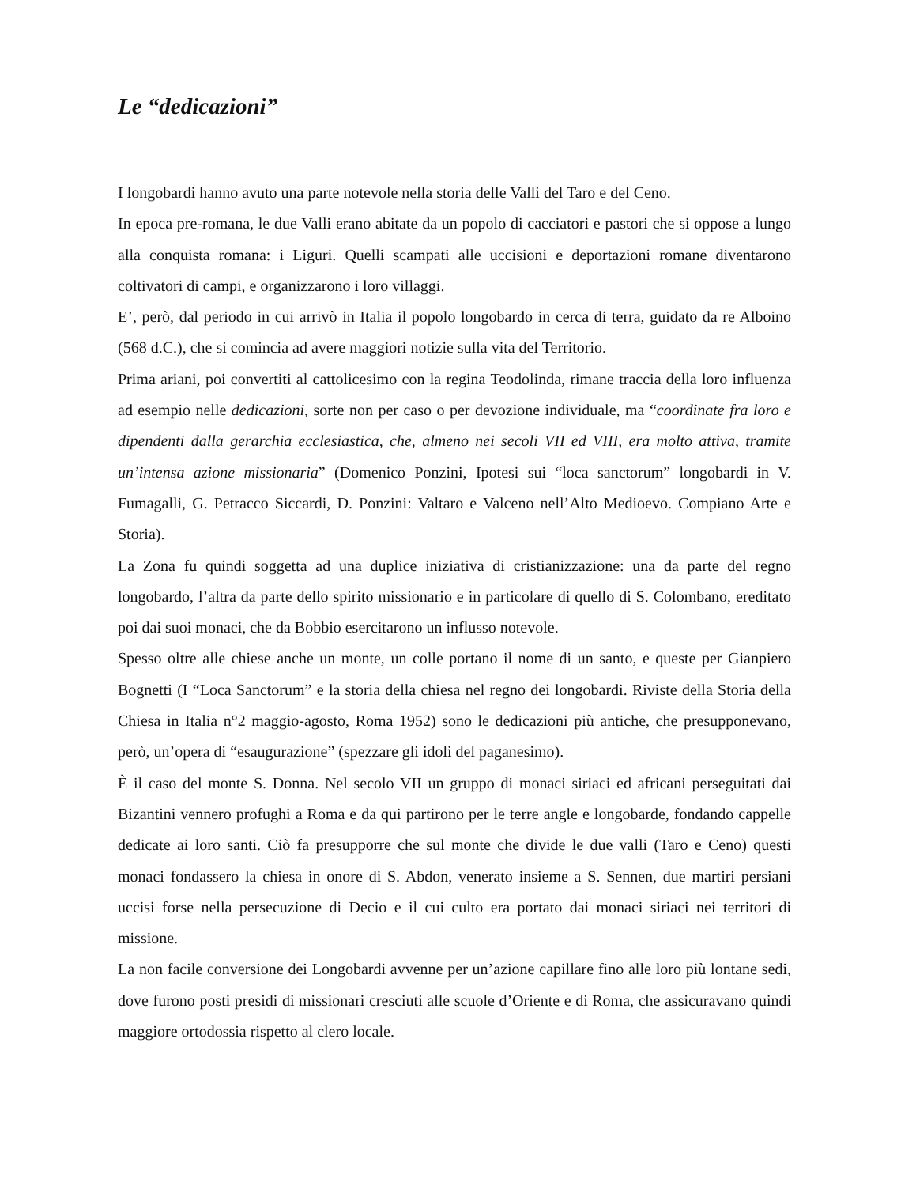Le “dedicazioni”
I longobardi hanno avuto una parte notevole nella storia delle Valli del Taro e del Ceno.
In epoca pre-romana, le due Valli erano abitate da un popolo di cacciatori e pastori che si oppose a lungo alla conquista romana: i Liguri. Quelli scampati alle uccisioni e deportazioni romane diventarono coltivatori di campi, e organizzarono i loro villaggi.
E’, però, dal periodo in cui arrivò in Italia il popolo longobardo in cerca di terra, guidato da re Alboino (568 d.C.), che si comincia ad avere maggiori notizie sulla vita del Territorio.
Prima ariani, poi convertiti al cattolicesimo con la regina Teodolinda, rimane traccia della loro influenza ad esempio nelle dedicazioni, sorte non per caso o per devozione individuale, ma “coordinate fra loro e dipendenti dalla gerarchia ecclesiastica, che, almeno nei secoli VII ed VIII, era molto attiva, tramite un’intensa azione missionaria” (Domenico Ponzini, Ipotesi sui “loca sanctorum” longobardi in V. Fumagalli, G. Petracco Siccardi, D. Ponzini: Valtaro e Valceno nell’Alto Medioevo. Compiano Arte e Storia).
La Zona fu quindi soggetta ad una duplice iniziativa di cristianizzazione: una da parte del regno longobardo, l’altra da parte dello spirito missionario e in particolare di quello di S. Colombano, ereditato poi dai suoi monaci, che da Bobbio esercitarono un influsso notevole.
Spesso oltre alle chiese anche un monte, un colle portano il nome di un santo, e queste per Gianpiero Bognetti (I “Loca Sanctorum” e la storia della chiesa nel regno dei longobardi. Riviste della Storia della Chiesa in Italia n°2 maggio-agosto, Roma 1952) sono le dedicazioni più antiche, che presupponevano, però, un’opera di “esaugurazione” (spezzare gli idoli del paganesimo).
È il caso del monte S. Donna. Nel secolo VII un gruppo di monaci siriaci ed africani perseguitati dai Bizantini vennero profughi a Roma e da qui partirono per le terre angle e longobarde, fondando cappelle dedicate ai loro santi. Ciò fa presupporre che sul monte che divide le due valli (Taro e Ceno) questi monaci fondassero la chiesa in onore di S. Abdon, venerato insieme a S. Sennen, due martiri persiani uccisi forse nella persecuzione di Decio e il cui culto era portato dai monaci siriaci nei territori di missione.
La non facile conversione dei Longobardi avvenne per un’azione capillare fino alle loro più lontane sedi, dove furono posti presidi di missionari cresciuti alle scuole d’Oriente e di Roma, che assicuravano quindi maggiore ortodossia rispetto al clero locale.